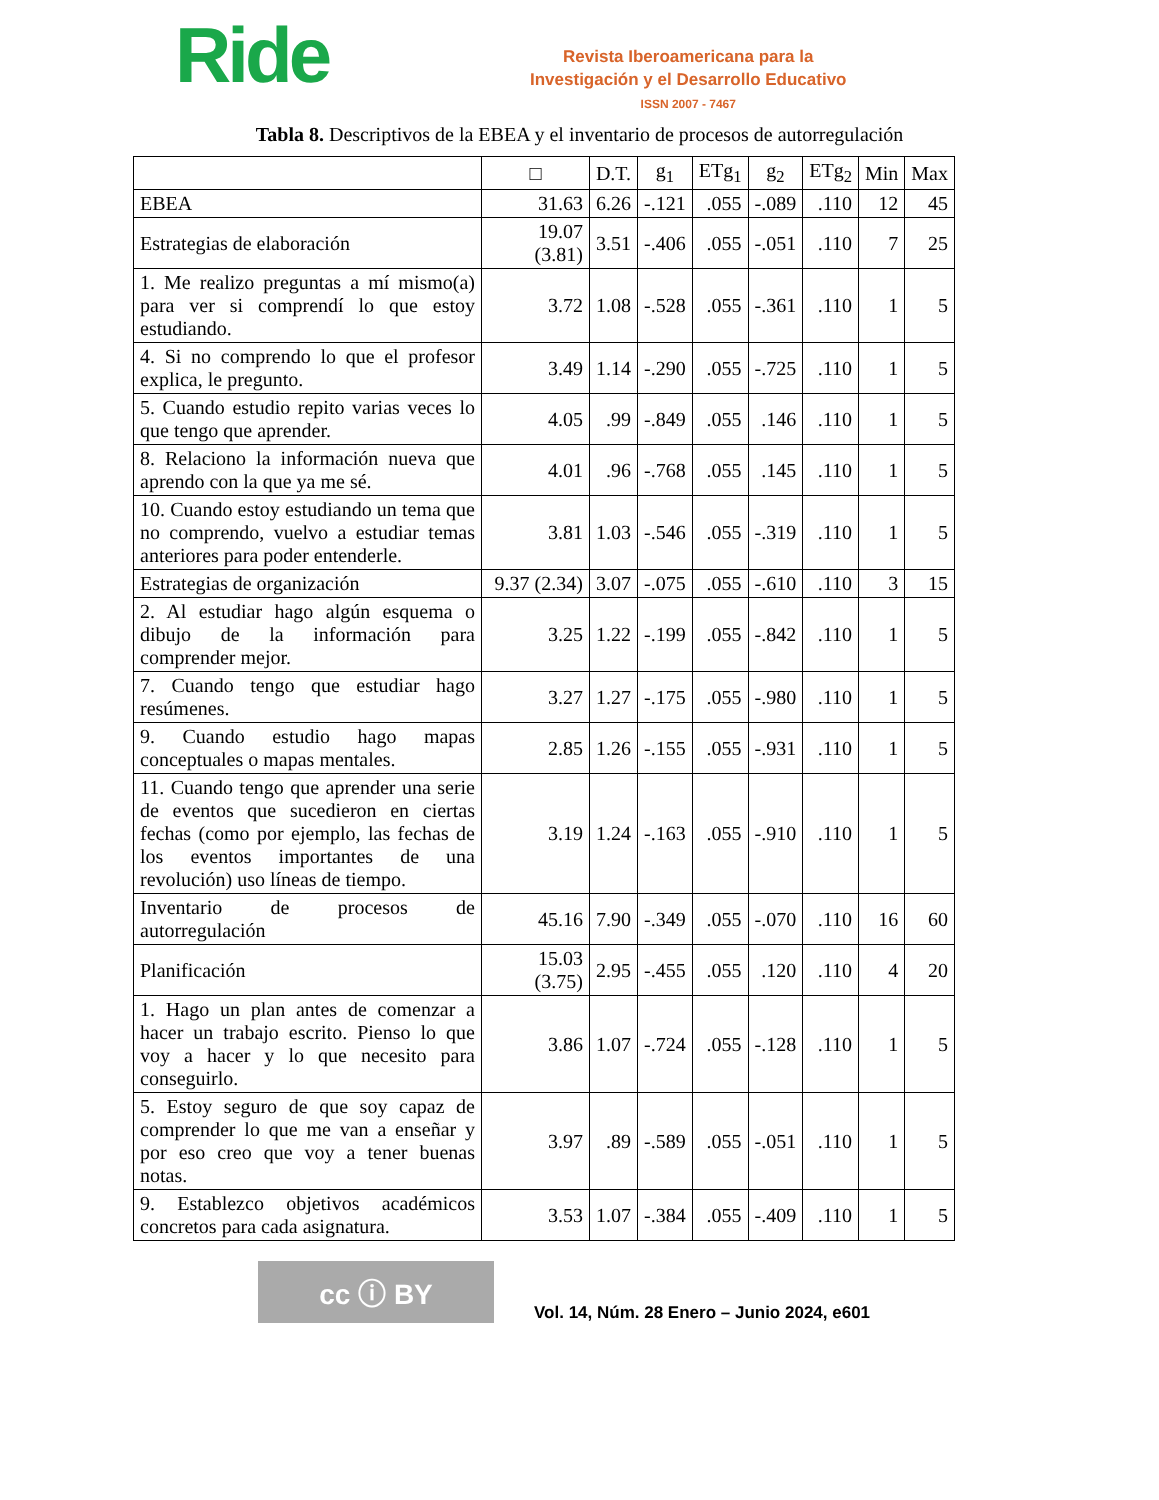Ride
Revista Iberoamericana para la
Investigación y el Desarrollo Educativo
ISSN 2007 - 7467
Tabla 8. Descriptivos de la EBEA y el inventario de procesos de autorregulación
| | □ | D.T. | g<sub>1</sub> | ETg<sub>1</sub> | g<sub>2</sub> | ETg<sub>2</sub> | Min | Max |
| --- | --- | --- | --- | --- | --- | --- | --- | --- |
| EBEA | 31.63 | 6.26 | -.121 | .055 | -.089 | .110 | 12 | 45 |
| Estrategias de elaboración | 19.07 (3.81) | 3.51 | -.406 | .055 | -.051 | .110 | 7 | 25 |
| 1. Me realizo preguntas a mí mismo(a) para ver si comprendí lo que estoy estudiando. | 3.72 | 1.08 | -.528 | .055 | -.361 | .110 | 1 | 5 |
| 4. Si no comprendo lo que el profesor explica, le pregunto. | 3.49 | 1.14 | -.290 | .055 | -.725 | .110 | 1 | 5 |
| 5. Cuando estudio repito varias veces lo que tengo que aprender. | 4.05 | .99 | -.849 | .055 | .146 | .110 | 1 | 5 |
| 8. Relaciono la información nueva que aprendo con la que ya me sé. | 4.01 | .96 | -.768 | .055 | .145 | .110 | 1 | 5 |
| 10. Cuando estoy estudiando un tema que no comprendo, vuelvo a estudiar temas anteriores para poder entenderle. | 3.81 | 1.03 | -.546 | .055 | -.319 | .110 | 1 | 5 |
| Estrategias de organización | 9.37 (2.34) | 3.07 | -.075 | .055 | -.610 | .110 | 3 | 15 |
| 2. Al estudiar hago algún esquema o dibujo de la información para comprender mejor. | 3.25 | 1.22 | -.199 | .055 | -.842 | .110 | 1 | 5 |
| 7. Cuando tengo que estudiar hago resúmenes. | 3.27 | 1.27 | -.175 | .055 | -.980 | .110 | 1 | 5 |
| 9. Cuando estudio hago mapas conceptuales o mapas mentales. | 2.85 | 1.26 | -.155 | .055 | -.931 | .110 | 1 | 5 |
| 11. Cuando tengo que aprender una serie de eventos que sucedieron en ciertas fechas (como por ejemplo, las fechas de los eventos importantes de una revolución) uso líneas de tiempo. | 3.19 | 1.24 | -.163 | .055 | -.910 | .110 | 1 | 5 |
| Inventario de procesos de autorregulación | 45.16 | 7.90 | -.349 | .055 | -.070 | .110 | 16 | 60 |
| Planificación | 15.03 (3.75) | 2.95 | -.455 | .055 | .120 | .110 | 4 | 20 |
| 1. Hago un plan antes de comenzar a hacer un trabajo escrito. Pienso lo que voy a hacer y lo que necesito para conseguirlo. | 3.86 | 1.07 | -.724 | .055 | -.128 | .110 | 1 | 5 |
| 5. Estoy seguro de que soy capaz de comprender lo que me van a enseñar y por eso creo que voy a tener buenas notas. | 3.97 | .89 | -.589 | .055 | -.051 | .110 | 1 | 5 |
| 9. Establezco objetivos académicos concretos para cada asignatura. | 3.53 | 1.07 | -.384 | .055 | -.409 | .110 | 1 | 5 |
cc ⓘ BY
Vol. 14, Núm. 28 Enero – Junio 2024, e601